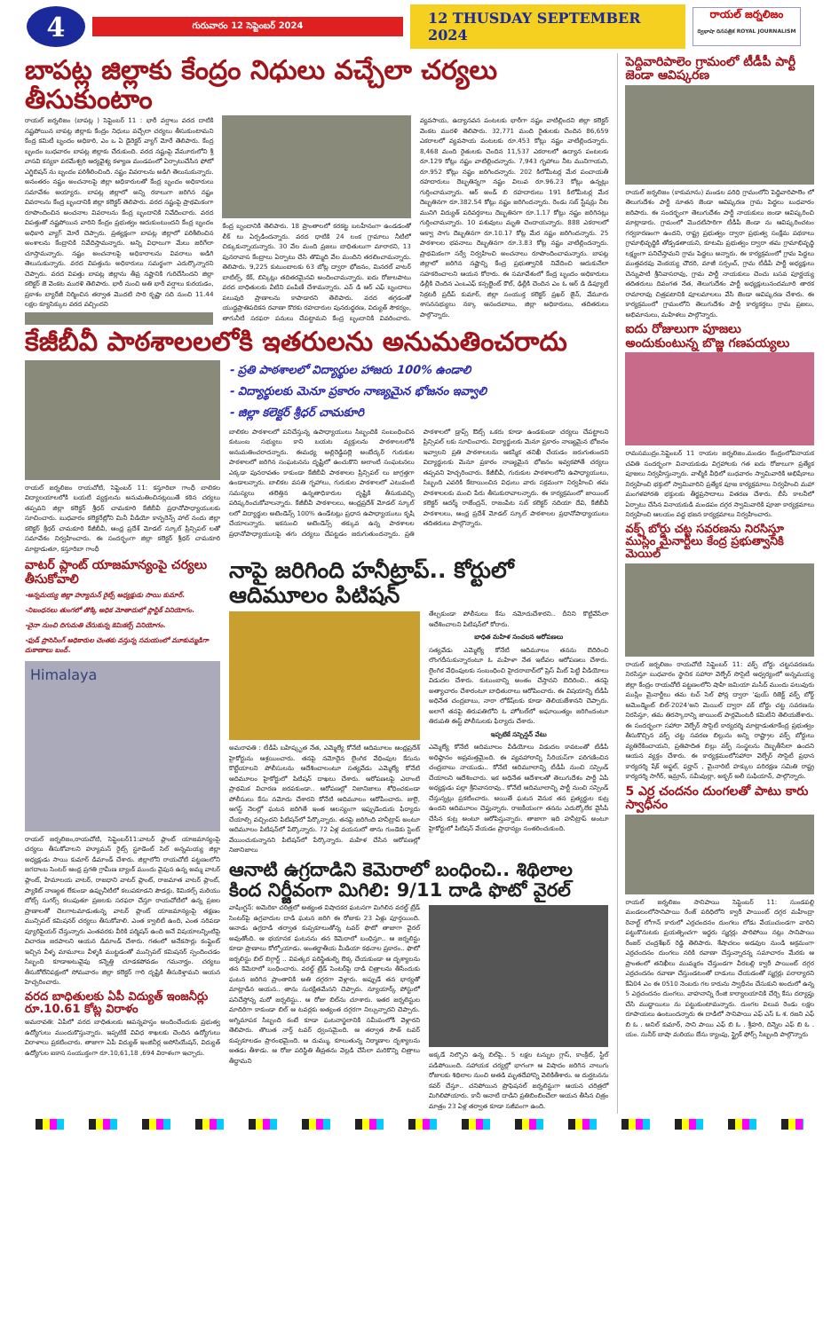4
గురువారం 12 సెప్టెంబర్ 2024
12 THUSDAY SEPTEMBER 2024
రాయల్ జర్నలిజం
ద్విభాషా దినపత్రిక ROYAL JOURNALISM
బాపట్ల జిల్లాకు కేంద్రం నిధులు వచ్చేలా చర్యలు తీసుకుంటాం
రాయల్ జర్నలిజం (బాపట్ల ) సెప్టెంబర్ 11 : భారీ వర్షాలు వరద దాటికి నష్టపోయిన బాపట్ల జిల్లాకు కేంద్రం నిధులు వచ్చేలా చర్యలు తీసుకుంటామని కేంద్ర కమిటీ బృందం అధికారి, ఎం ఒ ఏ డైరెక్టర్ వ్యాగ్ మోరే తెలిపారు. కేంద్ర బృందం బుధవారం బాపట్ల జిల్లాకు చేరుకుంది. వరద నష్టంపై వేమూరులోని శ్రీ వాసవి కన్యకా పరమేశ్వరి ఆర్యవైశ్య కళ్యాణ మండపంలో ఏర్పాటుచేసిన ఫోటో ఎగ్జిబిషన్ ను బృందం పరిశీలించింది. నష్టం వివరాలను అడిగి తెలుసుకున్నారు. అనంతరం నష్టం అంచనాలపై జిల్లా అధికారులతో కేంద్ర బృందం అధికారులు సమావేశం అయ్యారు. బాపట్ల జిల్లాలో అన్ని రకాలుగా జరిగిన నష్టం వివరాలను కేంద్ర బృందానికి జిల్లా కలెక్టర్ తెలిపారు. వరద నష్టంపై ప్రాథమికంగా రూపొందించిన అంచనాల వివరాలను కేంద్ర బృందానికి నివేదించారు. వరద విపత్తుతో నష్టపోయిన వారిని కేంద్రం ప్రభుత్వం ఆదుకుంటుందని కేంద్ర బృందం అధికారి వ్యాగ్ మోరే చెప్పారు. ప్రత్యక్షంగా బాపట్ల జిల్లాలో పరిశీలించిన అంశాలను కేంద్రానికి నివేదిస్తామన్నారు. అన్ని విధాలుగా మేలు జరిగేలా చూస్తామన్నారు. నష్టం అంచనాలపై అధికారాలను వివరాలు అడిగి తెలుసుకున్నారు. వరద విపత్తును అధికారులు సమర్థంగా ఎదుర్కొన్నారని చెప్పారు. వరద విపత్తు బాపట్ల జిల్లాను తీవ్ర నష్టానికి గురిచేసిందని జిల్లా కలెక్టర్ జె వెంకట మురళి తెలిపారు. భారీ నుంచి అతి భారీ వర్షాలు కురయడం, ప్రకాశం బ్యారేజీ నిర్మించిన తర్వాత మొదటి సారి కృష్ణా నది నుంచి 11.44 లక్షల క్యూసెక్కుల వరద వచ్చిందని
కేంద్ర బృందానికి తెలిపారు. 18 ప్రాంతాలలో కరకట్ట బలహీనంగా ఉండడంతో లీక్ లు ఏర్పడిందన్నారు. వరద ధాటికి 24 లంక గ్రామాలు నీటిలో చిక్కుకున్నాయన్నారు. 30 వేల మంది ప్రజలు బాధితులుగా మారారని, 13 పునరావాస కేంద్రాలు ఏర్పాటు చేసి తొమ్మిది వేల మందిని తరలించామన్నారు. తెలిపారు. 9,225 కుటుంబాలకు 63 బోట్ల ద్వారా భోజనం, మినరల్ వాటర్ బాటిల్స్, కేక్, బిస్కెట్లు తదితరమైనవి అందించామన్నారు. ఐదు రోజులపాటు వరద బాధితులకు వీటిని పంపిణీ చేశామన్నారు. ఎన్ డి ఆర్ ఎఫ్ బృందాలు పలువురి ప్రాణాలను కాపాడారని తెలిపారు. వరద తగ్గడంతో యుద్ధప్రాతిపదికన రవాణా కొరకు రహదారుల పునరుద్ధరణ, విద్యుత్ సౌకర్యం, తాగునీటి సరఫరా పనులు చేపట్టామని కేంద్ర బృందానికి వివరించారు. వ్యవసాయ, ఉద్యానవన పంటలకు భారీగా నష్టం వాటిల్లిందని జిల్లా కలెక్టర్ వెంకట మురళి తెలిపారు. 32,771 మంది రైతులకు చెందిన 86,659 ఎకరాలలో వ్యవసాయ పంటలకు రూ.453 కోట్లు నష్టం వాటిల్లిందన్నారు. 8,468 మంది రైతులకు చెందిన 11,537 ఎకరాలలో ఉద్యాన పంటలకు రూ.129 కోట్లు నష్టం వాటిల్లిందన్నారు. 7,943 గృహాలు నీట మునిగాయని, రూ.952 కోట్లు నష్టం జరిగిందన్నారు. 202 కిలోమీటర్ల మేర పంచాయతీ రహదారులు దెబ్బతిన్నగా నష్టం విలువ రూ.96.23 కోట్లు ఉన్నట్లు గుర్తించామన్నారు. ఆర్ అండ్ బి రహదారులు 191 కిలోమీటర్ల మేర దెబ్బతినగా రూ.382.54 కోట్లు నష్టం జరిగిందన్నారు. రెండు సబ్ స్టేషన్లు నీట మునిగి విద్యుత్ పరివర్తకాలు దెబ్బతినగా రూ.1.17 కోట్లు నష్టం జరిగినట్లు గుర్తించామన్నారు. 10 పశువులు మృతి చెందాయన్నారు. 888 ఎకరాలలో ఆక్వా సాగు దెబ్బతినగా రూ.10.17 కోట్ల మేర నష్టం జరిగిందన్నారు. 25 పాఠశాలల భవనాలు దెబ్బతినగా రూ.3.83 కోట్ల నష్టం వాటిల్లిందన్నారు. ప్రాథమికంగా సర్వే నిర్వహించి అంచనాలు రూపొందించామన్నారు. బాపట్ల జిల్లాలో జరిగిన నష్టాన్ని కేంద్ర ప్రభుత్వానికి నివేదించి ఆదుకునేలా సహకరించాలని ఆయన కోరారు. ఈ సమావేశంలో కేంద్ర బృందం అధికారులు ఢిల్లీకి చెందిన ఎంఒఎఫ్ కన్సల్టెంట్ కౌల్, ఢిల్లీకి చెందిన ఎం ఓ ఆర్ డి డిప్యూటీ సెక్రటరీ ప్రదీప్ కుమార్, జిల్లా సంయుక్త కలెక్టర్ ప్రఖర్ జైన్, వేమూరు శాసనసభ్యులు నక్కా ఆనందబాబు, జిల్లా అధికారులు, తదితరులు పాల్గొన్నారు.
కేజీబీవీ పాఠశాలలలోకి ఇతరులను అనుమతించరాదు
రాయల్ జర్నలిజం రాయచోటి, సెప్టెంబర్ 11: కస్తూరిబా గాంధీ బాలికల విద్యాలయాలలోకి బయటి వ్యక్తులను అనుమతించినట్లయితే కఠిన చర్యలు తప్పవని జిల్లా కలెక్టర్ శ్రీధర్ చామకూరి కేజీబీవీ ప్రధానోపాధ్యాయులకు సూచించారు. బుధవారం కలెక్టరేట్లోని మినీ వీడియో కాన్ఫరెన్స్ హాల్ నందు జిల్లా కలెక్టర్ శ్రీధర్ చామకూరి కేజీబీవీ, ఆంధ్ర ప్రదేశ్ మోడల్ స్కూల్ ప్రిన్సిపల్ లతో సమావేశం నిర్వహించారు. ఈ సందర్భంగా జిల్లా కలెక్టర్ శ్రీధర్ చామకూరి మాట్లాడుతూ, కస్తూరిబా గాంధీ
- ప్రతి పాఠశాలలో విద్యార్థుల హాజరు 100% ఉండాలి
- విద్యార్థులకు మెనూ ప్రకారం నాణ్యమైన భోజనం ఇవ్వాలి
- జిల్లా కలెక్టర్ శ్రీధర్ చామకూరి
బాలికల పాఠశాలలో పనిచేస్తున్న ఉపాధ్యాయులు సిబ్బందికి సంబంధించిన కుటుంబ సభ్యులు కాని బయట వ్యక్తులను పాఠశాలలలోకి అనుమతించరాదన్నారు. ఈమధ్య అల్లిరెడ్డిపల్లె అంబేద్కర్ గురుకుల పాఠశాలలో జరిగిన సంఘటనను దృష్టిలో ఉంచుకొని అలాంటి సంఘటనలు ఎక్కడా పునరావతం కాకుండా కేజీబీవీ పాఠశాలల ప్రిన్సిపల్ లు జాగ్రత్తగా ఉండాలన్నారు. బాలికల వసతి గృహాలు, గురుకుల పాఠశాలలో ఎటువంటి సమస్యలు తలెత్తిన ఉన్నతాధికారుల దృష్టికి తీసుకువచ్చి పరిష్కరించుకోవాలన్నారు. కేజీబీవీ పాఠశాలలు, ఆంధ్రప్రదేశ్ మోడల్ స్కూల్ లలో విద్యార్థుల అటెండెన్స్ 100% ఉండేటట్లు ప్రధాన ఉపాధ్యాయులు కృషి చేయాలన్నారు. ఇకనుంచి అటెండెన్స్ తక్కువ ఉన్న పాఠశాలల ప్రధానోపాధ్యాయులపై తగు చర్యలు చేపట్టడం జరుగుతుందన్నారు. ప్రతి పాఠశాలలో డ్రాప్స్ ఔట్స్ ఒకరు కూడా ఉండకుండా చర్యలు చేపట్టాలని ప్రిన్సిపల్ లకు సూచించారు. విద్యార్థులకు మెనూ ప్రకారం నాణ్యమైన భోజనం ఇవ్వాలని ప్రతి పాఠశాలలను ఆకస్మిక తనిఖీ చేయడం జరుగుతుందని విద్యార్థులకు మెనూ ప్రకారం నాణ్యమైన భోజనం ఇవ్వకపోతే చర్యలు తప్పవని హెచ్చరించారు. కేజీబీవీ, గురుకుల పాఠశాలలోని ఉపాధ్యాయులు, సిబ్బంది ఎవరికి కేటాయించిన విధులు వారు సక్రమంగా నిర్వహించి తమ పాఠశాలలకు మంచి పేరు తీసుకురావాలన్నారు. ఈ కార్యక్రమంలో జాయింట్ కలెక్టర్ ఆదర్శ్ రాజేంద్రన్, రాజంపేట సబ్ కలెక్టర్ నదియా దేవి, కేజీబీవీ పాఠశాలలు, ఆంధ్ర ప్రదేశ్ మోడల్ స్కూల్ పాఠశాలల ప్రధానోపాధ్యాయులు తదితరులు పాల్గొన్నారు.
వాటర్ ప్లాంట్ యాజమాన్యంపై చర్యలు తీసుకోవాలి
-అన్నమయ్య జిల్లా హ్యూమన్ రైట్స్ అధ్యక్షుడు సాయి కుమార్.
-నిబంధనలు తుంగలో తొక్కి అధిక మోతాదులో ప్లాస్టిక్ వినియోగం.
-చైనా నుంచి దిగుమతి చేసుకున్న కెమికల్స్ వినియోగం.
-ఫుడ్ ప్రాసెసింగ్ అధికారుల చెంతకు వస్తున్న సమయంలో మూకుమ్మడిగా దుకాణాలు బంద్.
Himalaya
రాయల్ జర్నలిజం,రాయచోటి, సెప్టెంబర్11:వాటర్ ప్లాంట్ యాజమాన్యంపై చర్యలు తీసుకోవాలని హ్యూమన్ రైట్స్ స్టూడెంట్ సెల్ అన్నమయ్య జిల్లా అధ్యక్షుడు సాయి కుమార్ డిమాండ్ చేశారు. జిల్లాలోని రాయచోటి పట్టణంలోని జగదాంబ సెంటర్ ఆంధ్ర ప్రగతి గ్రామీణ బ్యాంక్ ముందు వైపున ఉన్న అమ్మ వాటర్ ప్లాంట్, హిమాలయ వాటర్, రాజధాని వాటర్ ప్లాంట్, రాజమాత వాటర్ ప్లాంట్, ప్యాకెట్ నాణ్యత లేకుండా ఉప్పునీటిలో కలుపకూడని పౌడర్లు, కెమికల్స్ మరియు బోట్స్ సుగర్స్ కలుపుతూ ప్రజలకు సరఫరా చేస్తూ రాయచోటిలో ఉన్న ప్రజల ప్రాణాలతో చెలగాటమాడుతున్న వాటర్ ప్లాంట్ యాజమాన్యంపై తక్షణం మున్సిపల్ కమిషనర్ చర్యలు తీసుకోవాలి. ఎంత క్వాలిటీ ఉంది, ఎంత సరిపడా ప్యూరిఫైయర్ చేస్తున్నారు ఎంతవరకు వీరికి పర్మిషన్ ఉంది అనే విషయాలన్నింటిపై విచారణ జరపాలని ఆయన డిమాండ్ చేశారు. గతంలో అనేకసార్లు కంప్లైంట్ ఇచ్చిన వీళ్ళ మామూలు వీళ్ళకి ముట్టడంతో మున్సిపల్ కమిషనర్ స్పందించడం సిబ్బంది కూడాఅటువైపు కన్నెత్తి చూడకపోవడం గమనార్హం. చర్యలు తీసుకోలేనిపక్షంలో సోమవారం జిల్లా కలెక్టర్ గారి దృష్టికి తీసుకెళ్తామని ఆయన హెచ్చరించారు.
వరద బాధితులకు ఏపీ విద్యుత్ ఇంజనీర్లు రూ.10.61 కోట్ల విరాళం
అమరావతి: ఏపీలో వరద బాధితులకు ఆపన్నహస్తం అందించేందుకు ప్రభుత్వ ఉద్యోగులు ముందుకొస్తున్నారు. ఇప్పటికే వివిధ శాఖలకు చెందిన ఉద్యోగులు విరాళాలు ప్రకటించారు. తాజాగా ఏపీ విద్యుత్ ఇంజినీర్ల అసోసియేషన్, విద్యుత్ ఉద్యోగుల ఐకాస సంయుక్తంగా రూ.10,61,18 ,694 విరాళంగా ఇచ్చారు.
నాపై జరిగింది హనీట్రాప్.. కోర్టులో ఆదిమూలం పిటిషన్
అమరావతి : టీడీపీ బహిష్కృత నేత, ఎమ్మెల్యే కోనేటి ఆదిమూలం ఆంధ్రప్రదేశ్ హైకోర్టును ఆశ్రయించారు. తనపై నమోదైన లైంగిక వేధింపుల కేసును కొట్టేయాలని పోలీసులను ఆదేశించాలంటూ సత్యవేడు ఎమ్మెల్యే కోనేటి ఆదిమూలం హైకోర్టులో పిటిషన్ దాఖలు చేశారు. ఆరోపణలపై ఎలాంటి ప్రాథమిక విచారణ జరపకుండా.. ఆరోపణల్లో నిజానిజాలు శోధించకుండా పోలీసులు కేసు నమోదు చేశారని కోనేటి ఆదిమూలం ఆరోపించారు. జులై, ఆగస్ట్ నెలల్లో ఘటన జరిగితే ఇంత ఆలస్యంగా ఇప్పుడెందుకు ఫిర్యాదు చేయాల్సి వచ్చిందని పిటిషన్‌లో పేర్కొన్నారు. తనపై జరిగింది హనీట్రాప్ అంటూ ఆదిమూలం పిటిషన్‌లో పేర్కొన్నారు. 72 ఏళ్ల వయసులో తాను గుండెకు స్టెంట్ వేయించుకున్నానని పిటిషన్‌లో పేర్కొన్నారు. మహిళ చేసిన ఆరోపణల్లో నిజానిజాలు
తేల్చకుండా పోలీసులు కేసు నమోదుచేశారని.. దీనిని కొట్టివేసేలా ఆదేశించాలని పిటిషన్‌లో కోరారు.
బాధిత మహిళ సంచలన ఆరోపణలు
సత్యవేడు ఎమ్మెల్యే కోనేటి ఆదిమూలం తనను బెదిరించి లొంగదీసుకున్నారంటూ ఓ మహిళా నేత ఇటీవల ఆరోపణలు చేశారు. లైంగిక వేధింపులకు సంబంధించి హైదరాబాద్‌లో ప్రెస్ మీట్ పెట్టి వీడియోలు విడుదల చేశారు. కుటుంబాన్ని అంతం చేస్తానని బెదిరించి.. తనపై అత్యాచారం చేశారంటూ బాధితురాలు ఆరోపించారు. ఈ విషయాన్ని టీడీపీ అధినేత చంద్రబాబు, నారా లోకేష్‌లకు కూడా తెలియజేశానని చెప్పారు. అలాగే తనపై తిరుపతిలోని ఓ హోటల్‌లో అఘాయిత్యం జరిగిందంటూ తిరుపతి ఈస్ట్ పోలీసులకు ఫిర్యాదు చేశారు.
ఇప్పటికే సస్పెన్షన్ వేటు
ఎమ్మెల్యే కోనేటి ఆదిమూలం వీడియోలు విడుదల కావటంతో టీడీపీ అధిష్ఠానం అప్రమత్తమైంది. ఈ వ్యవహారాన్ని సీరియస్‌గా పరిగణించిన చంద్రబాబు నాయుడు.. కోనేటి ఆదిమూలాన్ని టీడీపీ నుంచి సస్పెండ్ చేయాలని ఆదేశించారు. ఇక అధినేత ఆదేశాలతో తెలుగుదేశం పార్టీ ఏపీ అధ్యక్షుడు పల్లా శ్రీనివాసరావు.. కోనేటి ఆదిమూలాన్ని పార్టీ నుంచి సస్పెండ్ చేస్తున్నట్లు ప్రకటించారు. అయితే ఘటన వెనుక తన ప్రత్యర్థుల కుట్ర ఉందని ఆదిమూలం చెప్తున్నారు. రాజకీయంగా తనను ఎదుర్కోలేక వైసీపీ చేసిన కుట్ర అంటూ ఆరోపిస్తున్నారు. తాజాగా ఇది హనీట్రాప్ అంటూ హైకోర్టులో పిటిషన్ వేయడం ప్రాధాన్యం సంతరించుకుంది.
ఆనాటి ఉగ్రదాడిని కెమెరాలో బంధించి.. శిథిలాల కింద నిర్జీవంగా మిగిలి: 9/11 దాడి ఫొటో వైరల్
వాషింగ్టన్: అమెరికా చరిత్రలో అత్యంత విషాదకర ఘటనగా మిగిలిన వరల్డ్ ట్రేడ్ సెంటర్‌పై ఉగ్రవాదుల దాడి ఘటన జరిగి ఈ రోజుకు 23 ఏళ్లు పూర్తయింది. ఆనాడు ఉగ్రదాడి తర్వాత కుప్పకూలుతోన్న టవర్ ఫొటో తాజాగా వైరల్ అవుతోంది. ఆ భయానక ఘటనను తన కెమెరాలో బంధిస్తూ.. ఆ జర్నలిస్టు కూడా ప్రాణాలు కోల్పోయాడు. అంతర్జాతీయ మీడియా కథనాల ప్రకారం.. ఫొటో జర్నలిస్టు బిల్ బిగ్గార్ట్ .. విపత్కర పరిస్థితుల్ని లెక్క చేయకుండా ఆ దృశ్యాలను తన కెమెరాలో బంధించారు. వరల్డ్ ట్రేడ్ సెంటర్‌పై దాడి చిత్రాలను తీసేందుకు ఘటన జరిగిన ప్రాంతానికి అతి దగ్గరగా వెళ్లారు. అప్పుడే తన భార్యతో మాట్లాడిన ఆయన.. తాను సురక్షితమేనని చెప్పారు. న్యూయార్క్ పోస్టులో పనిచేస్తోన్న మరో జర్నలిస్టు.. ఆ రోజు బిల్‌ను చూశారు. ఇతర జర్నలిస్టుల మాదిరిగా కాకుండా బిల్ ఆ టవర్లకు అత్యంత దగ్గరగా నిల్చున్నారని చెప్పారు. అగ్నిమాపక సిబ్బంది కంటే కూడా ఘటనాస్థలానికి సమీపంలోకి వెళ్లారని తెలిపారు. తొలుత నార్త్ టవర్ ధ్వంసమైంది. ఆ తర్వాత సౌత్ టవర్ కుప్పకూలడం ప్రారంభమైంది. ఆ దుమ్ము, కూలుతున్న నిర్మాణాల దృశ్యాలను అతడు తీశాడు. ఆ రోజు పరిస్థితి తీవ్రతను వెల్లడి చేసేలా మరికొన్ని చిత్రాలు తీద్దామని
అక్కడే నిల్చొని ఉన్న బిల్‌పై.. 5 లక్షల టన్నుల గ్లాస్, కాంక్రీట్, స్టీల్ పడిపోయింది. సహాయక చర్యల్లో భాగంగా ఆ విషాదం జరిగిన నాలుగు రోజులకు శిథిలాల నుంచి అతడి మృతదేహాన్ని వెలికితీశారు. ఆ దుర్ఘటనను కవర్ చేస్తూ.. చనిపోయిన ప్రొఫెషనల్ జర్నలిస్టుగా ఆయన చరిత్రలో మిగిలిపోయారు. కానీ ఆనాటి దాడిని ప్రతిబింబించేలా ఆయన తీసిన చిత్రం మాత్రం 23 ఏళ్ల తర్వాత కూడా సజీవంగా ఉంది.
పెద్దివారిపాలెం గ్రామంలో టీడీపీ పార్టీ జెండా ఆవిష్కరణ
రాయల్ జర్నలిజం (కాకుమాను) మండల పరిధి గ్రామంలోని పెద్దివారిపాలెం లో తెలుగుదేశం పార్టీ నూతన జెండా ఆవిష్కరణ గ్రామ పెద్దలు బుధవారం జరిపారు. ఈ సందర్భంగా తెలుగుదేశం పార్టీ నాయకులు జండా ఆవిష్కరించి మాట్లాడారు. గ్రామంలో మొదటిసారిగా టీడీపీ జెండా ను ఆవిష్కరించటం గర్వకారణంగా ఉందని, రాష్ట్ర ప్రభుత్వం ద్వారా ప్రభుత్వ సంక్షేమ పథకాలు గ్రామాభివృద్ధికి తోడ్పడతాయని, కూటమి ప్రభుత్వం ద్వారా తమ గ్రామాభివృద్ధి లక్ష్యంగా పనిచేస్తామని గ్రామ పెద్దలు అన్నారు. ఈ కార్యక్రమంలో గ్రామ పెద్దలు ముత్తవరపు వెంకయ్య చౌదరి, మాజీ సర్పంచ్, గ్రామ టీడీపీ పార్టీ అధ్యక్షులు చెన్నుపాటి శ్రీనివాసరావు, గ్రామ పార్టీ నాయకులు చెంచు బసవ పూర్ణయ్య తదితరులు దివంగత నేత, తెలుగుదేశం పార్టీ అధ్యక్షులునందమూరి తారక రామారావు చిత్రపటానికి పూలమాలలు వేసి జెండా ఆవిష్కరణ చేశారు. ఈ కార్యక్రమంలో గ్రామంలోని తెలుగుదేశం పార్టీ కార్యకర్తలు గ్రామ ప్రజలు, అభిమానులు, మహిళలు పాల్గొన్నారు.
ఐదు రోజులుగా పూజలు అందుకుంటున్న బొజ్జ గణపయ్యలు
రామసముద్రం.సెప్టెంబర్ 11 రాయల జర్నలిజం.మండల కేంద్రంలోవినాయక చవితి సందర్భంగా వినాయకుడు విగ్రహాలకు గత ఐదు రోజులుగా ప్రత్యేక పూజలు నిర్వహిస్తున్నారు. వాల్మీకి వీధిలో బుధవారం స్వామివారికి అభిషేకాలు నిర్వహించి భక్తులో స్వామివారిని ప్రత్యేక పూజ కార్యక్రమాలు నిర్వహించి మహా మంగళహారతి భక్తులకు తీర్థప్రసాదాలు వితరణ చేశారు. బీసీ కాలనీలో ఏర్పాటు చేసిన వినాయకుడి మండపం దగ్గర స్వామివారికి పూజా కార్యక్రమాలు నిర్వహించి ఆలయం వద్ద భజన కార్యక్రమాలు నిర్వహించారు.
వక్ఫ్ బోర్డు చట్ట సవరణను నిరసిస్తూ ముస్లిం మైనార్టీలు కేంద్ర ప్రభుత్వానికి మెయిల్
రాయల్ జర్నలిజం రాయచోటి సెప్టెంబర్ 11: వక్ఫ్ బోర్డు చట్టసవరణను నిరసిస్తూ బుధవారం స్థానిక సహారా వెల్ఫేర్ సొసైటీ ఆధ్వర్యంలో అన్నమయ్య జిల్లా కేంద్రం రాయచోటి పట్టణంలోని షాహీ జమియా మసీద్ ముందు పలువురు ముస్లిం మైనార్టీలు తమ టచ్ సెల్ ఫోన్ల ద్వారా 'ఫుయ్ రిజెక్ట్ వక్ఫ్ బోర్డ్ అమెండ్మెంట్ బిల్-2024'అని మెయిల్ ద్వారా వక్ బోర్డు చట్ట సవరణను నిరసిస్తూ, తమ తిరస్కారాన్ని జాయింట్ పార్లమెంటరీ కమిటీని తెలియజేశారు. ఈ సందర్భంగా సహారా వెల్ఫేర్ సొసైటీ కార్యదర్శి మాట్లాడుతూకేంద్ర ప్రభుత్వం తీసుకొచ్చిన వక్ఫ్ చట్ట సవరణ బిల్లును అన్ని రాష్ట్రాల వక్ఫ్ బోర్డులు వ్యతిరేకించాయని, ప్రతిపాదిత బిల్లు వక్ఫ్ సంస్థలను దెబ్బతీసేలా ఉందని ఆయన వ్యక్తం చేశారు. ఈ కార్యక్రమంలోసహారా వెల్ఫేర్ సొసైటీ ప్రధాన కార్యదర్శి షేక్ అఫ్జల్, ఫర్హాన్ , మైనారిటీ హక్కుల పరిరక్షణ సమితి రాష్ట్ర కార్యదర్శి సాగీర్, ఇమ్రాన్, సమీవుల్లా, అక్బర్ అలీ సుఫియాన్, పాల్గొన్నారు.
5 ఎర్ర చందనం దుంగలతో పాటు కారు స్వాధీనం
రాయల్ జర్నలిజం సానిపాయి సెప్టెంబర్ 11: సుండపల్లి మండలంలోసానిపాయి రేంజ్ పరిధిలోని క్వారీ పాయింట్ దగ్గర మహీంద్రా రెనాల్ట్ లోగాన్ కారులో ఎర్రచందనం దుంగలు లోడు వేయుచుండగా వారిని పట్టుకొనుటకు ప్రయత్నించగా ఇద్దరు స్మగ్లర్లు పారిపోయి నట్లు సానిపాయి రేంజర్ చంద్రశేఖర్ రెడ్డి తెలిపారు. శేషాచలం అడవుల నుండి అక్రమంగా ఎర్రచందనం దుంగలు నరికి రవాణా చేస్తున్నారన్న సమాచారం మేరకు ఆ ప్రాంతంలో తనిఖీలు ముమ్మరం చేస్తుండగా వీరబల్లి క్వారీ పాయింట్ దగ్గర ఎర్రచందనం రవాణా చేస్తుండటంతో దాడులు చేయడంతో స్మగ్లర్లు పరార్యారని కేఏ04 ఎం ఈ 0510 నెంబరు గల కారును స్వాధీనం చేసుకుని అందులో ఉన్న 5 ఎర్రచందనం దుంగలు. వాహనాన్ని రేంజి కార్యాలయానికి చేర్చి కేసు దర్యాప్తు చేసి ముద్దాయిలు ను పట్టుకుంటామన్నారు. దుంగల విలువ రెండు లక్షల రూపాయలు ఉంటుందన్నారు ఈ దాడిలో సానిపాయి ఎఫ్ ఎస్ ఓ శ. రజని ఎఫ్ బి ఓ . అనిల్ కుమార్, సాని పాయి ఎఫ్ బి ఓ . శ్రీహరి, దిన్నెల ఎఫ్ బి ఓ . యం. సునీర్ బాషా మరియు బేసు క్యాంపు, స్ట్రైక్ ఫోర్స్ సిబ్బంది పాల్గొన్నారు